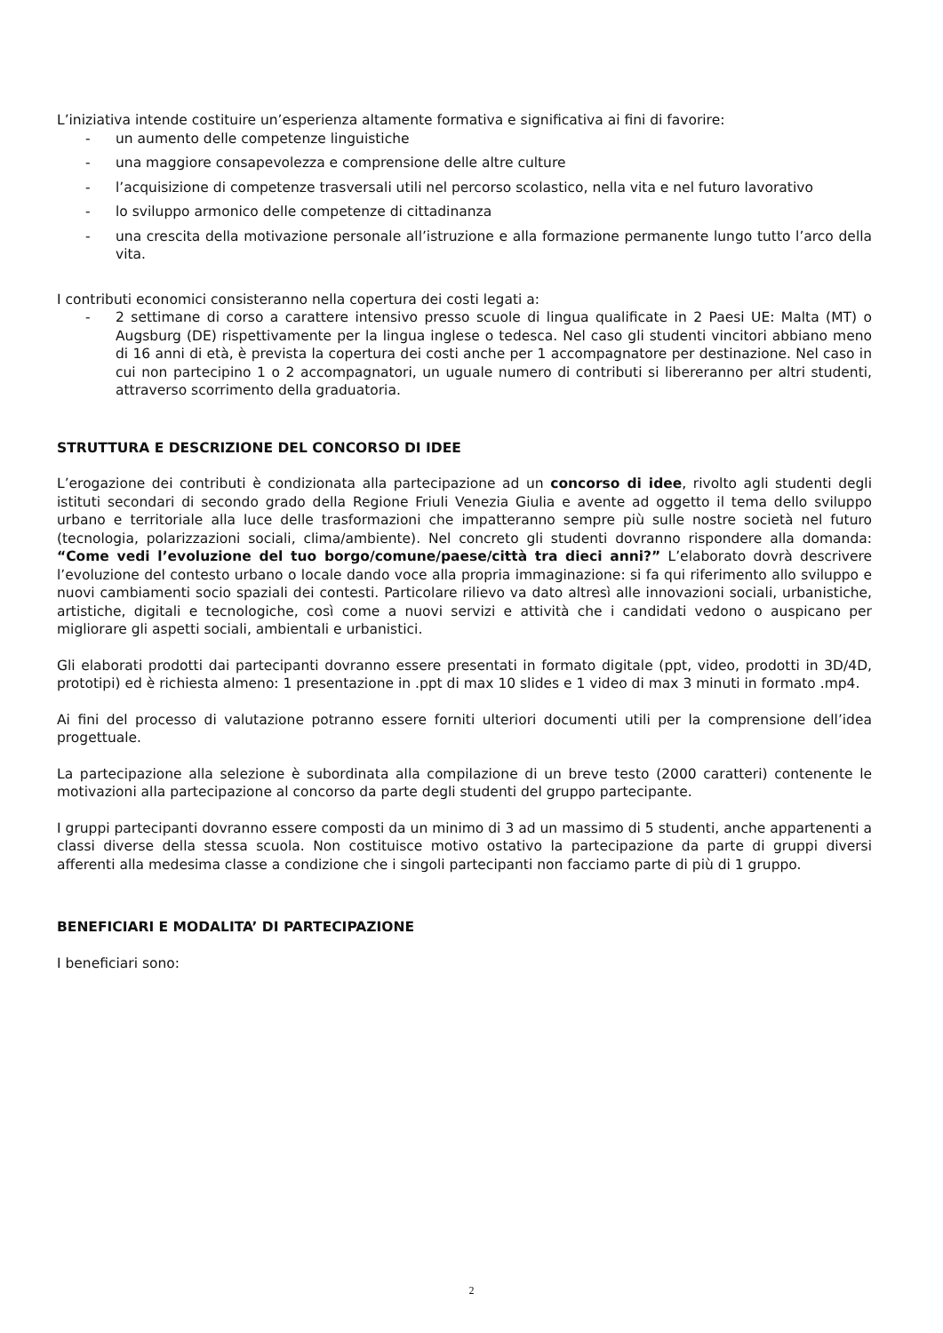L’iniziativa intende costituire un’esperienza altamente formativa e significativa ai fini di favorire:
- un aumento delle competenze linguistiche
- una maggiore consapevolezza e comprensione delle altre culture
- l’acquisizione di competenze trasversali utili nel percorso scolastico, nella vita e nel futuro lavorativo
- lo sviluppo armonico delle competenze di cittadinanza
- una crescita della motivazione personale all’istruzione e alla formazione permanente lungo tutto l’arco della vita.
I contributi economici consisteranno nella copertura dei costi legati a:
- 2 settimane di corso a carattere intensivo presso scuole di lingua qualificate in 2 Paesi UE: Malta (MT) o Augsburg (DE) rispettivamente per la lingua inglese o tedesca. Nel caso gli studenti vincitori abbiano meno di 16 anni di età, è prevista la copertura dei costi anche per 1 accompagnatore per destinazione. Nel caso in cui non partecipino 1 o 2 accompagnatori, un uguale numero di contributi si libereranno per altri studenti, attraverso scorrimento della graduatoria.
STRUTTURA E DESCRIZIONE DEL CONCORSO DI IDEE
L’erogazione dei contributi è condizionata alla partecipazione ad un concorso di idee, rivolto agli studenti degli istituti secondari di secondo grado della Regione Friuli Venezia Giulia e avente ad oggetto il tema dello sviluppo urbano e territoriale alla luce delle trasformazioni che impatteranno sempre più sulle nostre società nel futuro (tecnologia, polarizzazioni sociali, clima/ambiente). Nel concreto gli studenti dovranno rispondere alla domanda: “Come vedi l’evoluzione del tuo borgo/comune/paese/città tra dieci anni?” L’elaborato dovrà descrivere l’evoluzione del contesto urbano o locale dando voce alla propria immaginazione: si fa qui riferimento allo sviluppo e nuovi cambiamenti socio spaziali dei contesti. Particolare rilievo va dato altresì alle innovazioni sociali, urbanistiche, artistiche, digitali e tecnologiche, così come a nuovi servizi e attività che i candidati vedono o auspicano per migliorare gli aspetti sociali, ambientali e urbanistici.
Gli elaborati prodotti dai partecipanti dovranno essere presentati in formato digitale (ppt, video, prodotti in 3D/4D, prototipi) ed è richiesta almeno: 1 presentazione in .ppt di max 10 slides e 1 video di max 3 minuti in formato .mp4.
Ai fini del processo di valutazione potranno essere forniti ulteriori documenti utili per la comprensione dell’idea progettuale.
La partecipazione alla selezione è subordinata alla compilazione di un breve testo (2000 caratteri) contenente le motivazioni alla partecipazione al concorso da parte degli studenti del gruppo partecipante.
I gruppi partecipanti dovranno essere composti da un minimo di 3 ad un massimo di 5 studenti, anche appartenenti a classi diverse della stessa scuola. Non costituisce motivo ostativo la partecipazione da parte di gruppi diversi afferenti alla medesima classe a condizione che i singoli partecipanti non facciamo parte di più di 1 gruppo.
BENEFICIARI E MODALITA’ DI PARTECIPAZIONE
I beneficiari sono:
2